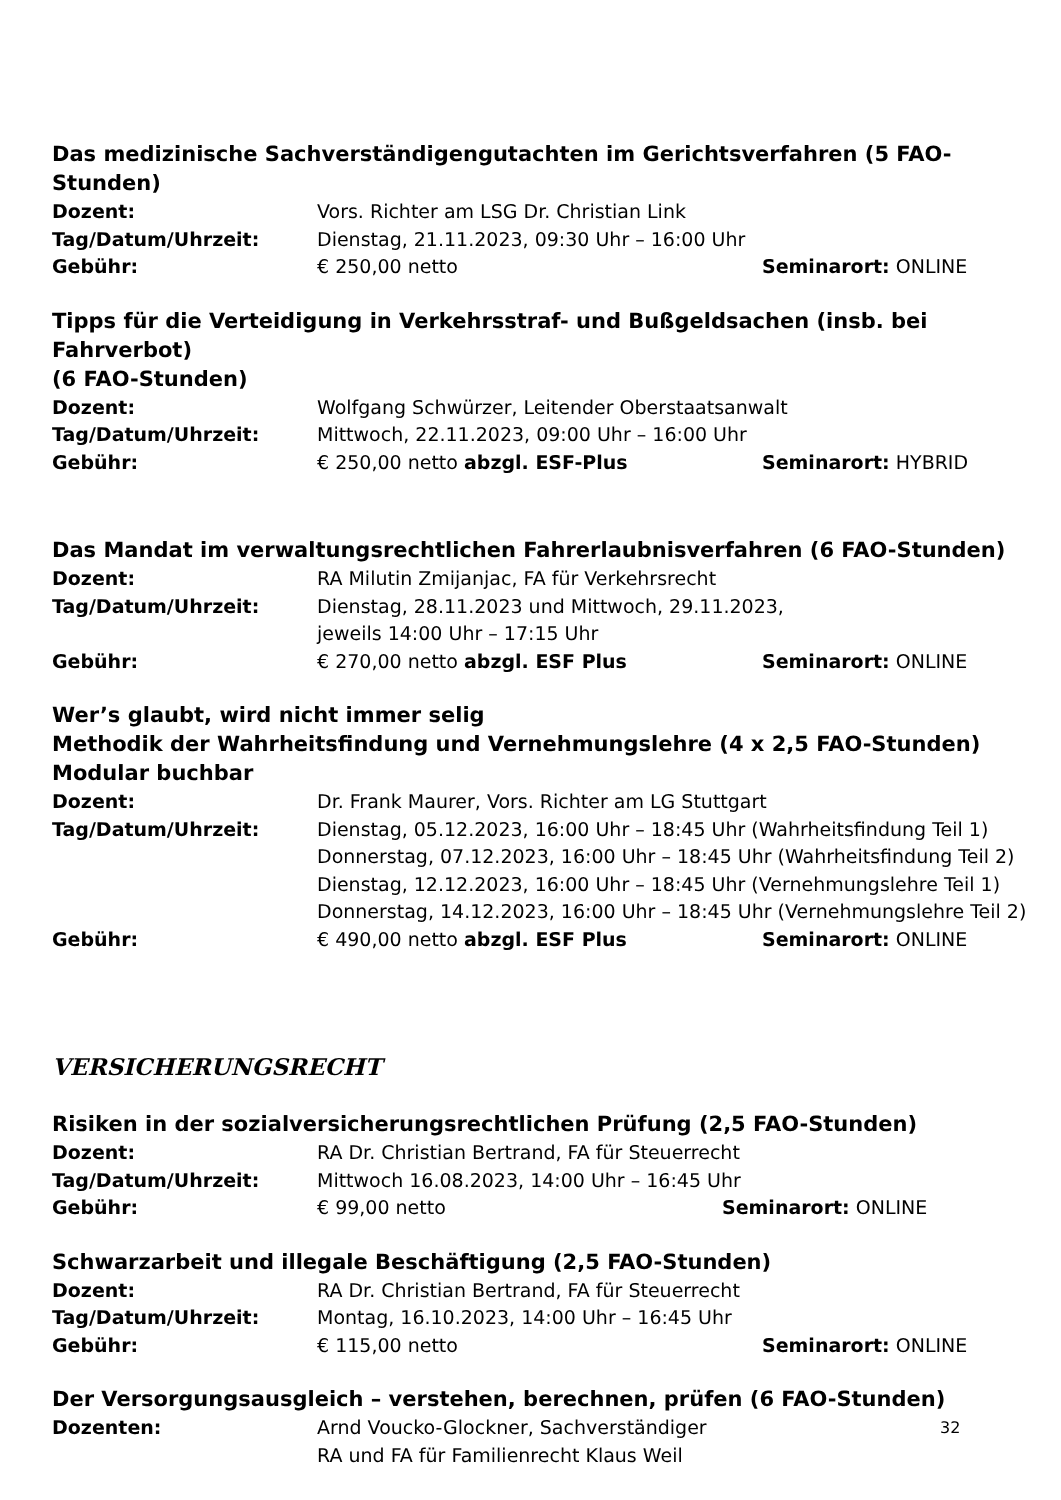Das medizinische Sachverständigengutachten im Gerichtsverfahren (5 FAO-Stunden)
Dozent: Vors. Richter am LSG Dr. Christian Link
Tag/Datum/Uhrzeit: Dienstag, 21.11.2023, 09:30 Uhr – 16:00 Uhr
Gebühr: € 250,00 netto Seminarort: ONLINE
Tipps für die Verteidigung in Verkehrsstraf- und Bußgeldsachen (insb. bei Fahrverbot)
(6 FAO-Stunden)
Dozent: Wolfgang Schwürzer, Leitender Oberstaatsanwalt
Tag/Datum/Uhrzeit: Mittwoch, 22.11.2023, 09:00 Uhr – 16:00 Uhr
Gebühr: € 250,00 netto abzgl. ESF-Plus Seminarort: HYBRID
Das Mandat im verwaltungsrechtlichen Fahrerlaubnisverfahren (6 FAO-Stunden)
Dozent: RA Milutin Zmijanjac, FA für Verkehrsrecht
Tag/Datum/Uhrzeit: Dienstag, 28.11.2023 und Mittwoch, 29.11.2023,
jeweils 14:00 Uhr – 17:15 Uhr
Gebühr: € 270,00 netto abzgl. ESF Plus Seminarort: ONLINE
Wer’s glaubt, wird nicht immer selig
Methodik der Wahrheitsfindung und Vernehmungslehre (4 x 2,5 FAO-Stunden)
Modular buchbar
Dozent: Dr. Frank Maurer, Vors. Richter am LG Stuttgart
Tag/Datum/Uhrzeit: Dienstag, 05.12.2023, 16:00 Uhr – 18:45 Uhr (Wahrheitsfindung Teil 1)
Donnerstag, 07.12.2023, 16:00 Uhr – 18:45 Uhr (Wahrheitsfindung Teil 2)
Dienstag, 12.12.2023, 16:00 Uhr – 18:45 Uhr (Vernehmungslehre Teil 1)
Donnerstag, 14.12.2023, 16:00 Uhr – 18:45 Uhr (Vernehmungslehre Teil 2)
Gebühr: € 490,00 netto abzgl. ESF Plus Seminarort: ONLINE
VERSICHERUNGSRECHT
Risiken in der sozialversicherungsrechtlichen Prüfung (2,5 FAO-Stunden)
Dozent: RA Dr. Christian Bertrand, FA für Steuerrecht
Tag/Datum/Uhrzeit: Mittwoch 16.08.2023, 14:00 Uhr – 16:45 Uhr
Gebühr: € 99,00 netto Seminarort: ONLINE
Schwarzarbeit und illegale Beschäftigung (2,5 FAO-Stunden)
Dozent: RA Dr. Christian Bertrand, FA für Steuerrecht
Tag/Datum/Uhrzeit: Montag, 16.10.2023, 14:00 Uhr – 16:45 Uhr
Gebühr: € 115,00 netto Seminarort: ONLINE
Der Versorgungsausgleich – verstehen, berechnen, prüfen (6 FAO-Stunden)
Dozenten: Arnd Voucko-Glockner, Sachverständiger
RA und FA für Familienrecht Klaus Weil
32